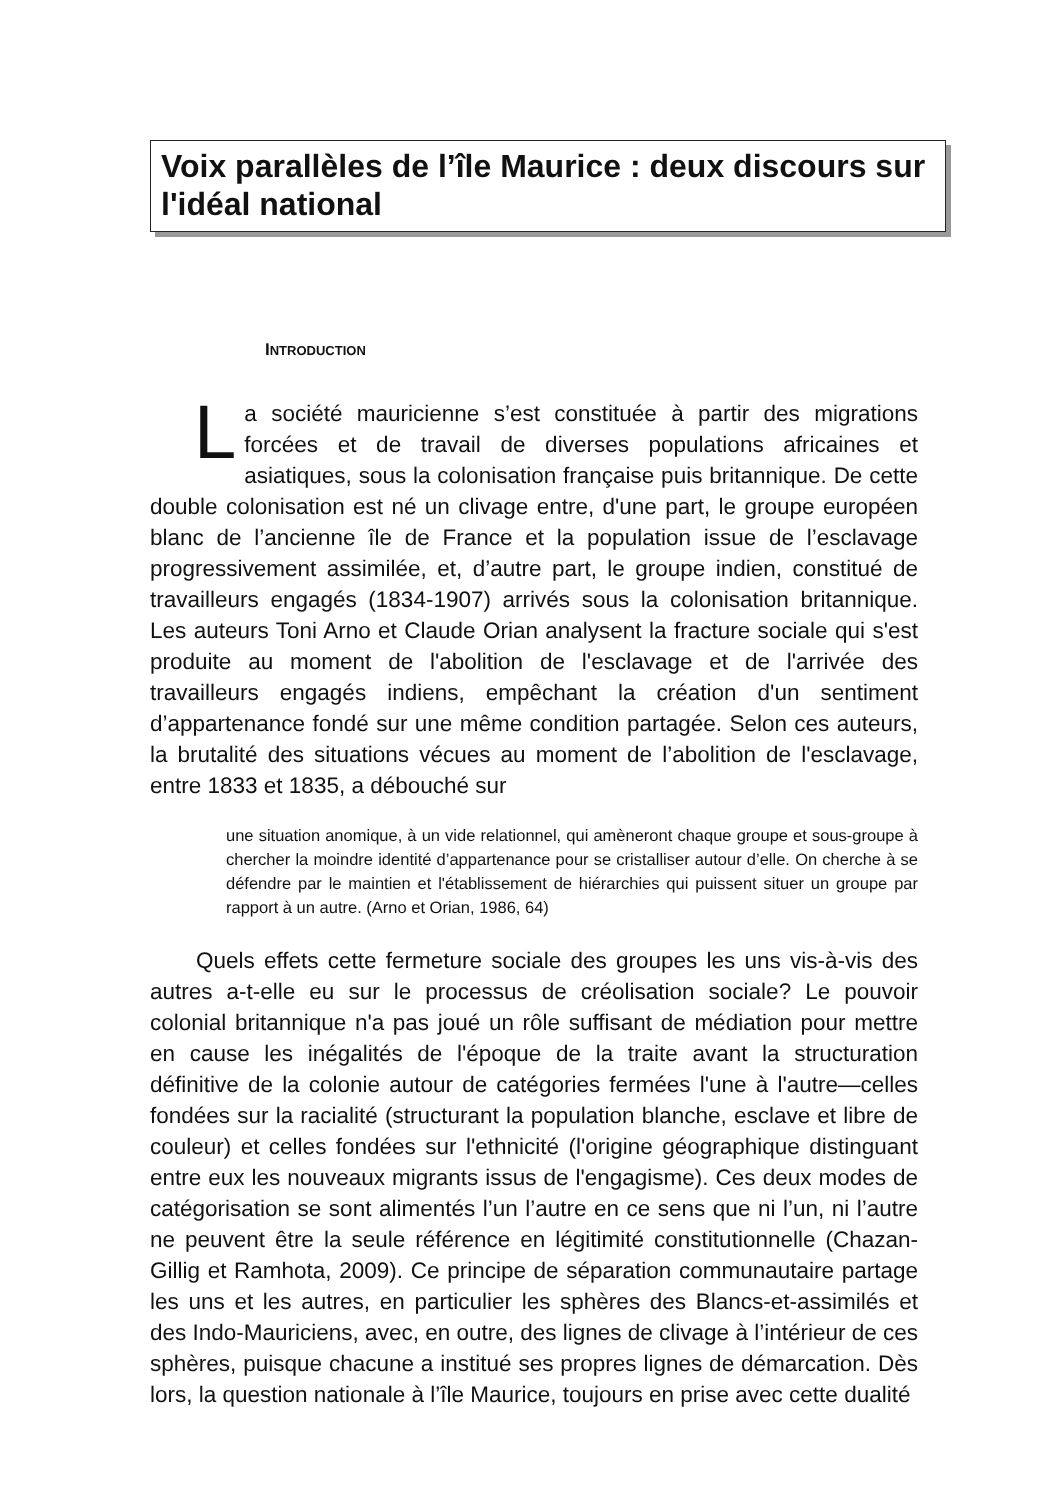Voix parallèles de l’île Maurice : deux discours sur l'idéal national
INTRODUCTION
La société mauricienne s’est constituée à partir des migrations forcées et de travail de diverses populations africaines et asiatiques, sous la colonisation française puis britannique. De cette double colonisation est né un clivage entre, d'une part, le groupe européen blanc de l’ancienne île de France et la population issue de l’esclavage progressivement assimilée, et, d’autre part, le groupe indien, constitué de travailleurs engagés (1834-1907) arrivés sous la colonisation britannique. Les auteurs Toni Arno et Claude Orian analysent la fracture sociale qui s'est produite au moment de l'abolition de l'esclavage et de l'arrivée des travailleurs engagés indiens, empêchant la création d'un sentiment d’appartenance fondé sur une même condition partagée. Selon ces auteurs, la brutalité des situations vécues au moment de l’abolition de l'esclavage, entre 1833 et 1835, a débouché sur
une situation anomique, à un vide relationnel, qui amèneront chaque groupe et sous-groupe à chercher la moindre identité d’appartenance pour se cristalliser autour d’elle. On cherche à se défendre par le maintien et l'établissement de hiérarchies qui puissent situer un groupe par rapport à un autre. (Arno et Orian, 1986, 64)
Quels effets cette fermeture sociale des groupes les uns vis-à-vis des autres a-t-elle eu sur le processus de créolisation sociale? Le pouvoir colonial britannique n'a pas joué un rôle suffisant de médiation pour mettre en cause les inégalités de l'époque de la traite avant la structuration définitive de la colonie autour de catégories fermées l'une à l'autre—celles fondées sur la racialité (structurant la population blanche, esclave et libre de couleur) et celles fondées sur l'ethnicité (l'origine géographique distinguant entre eux les nouveaux migrants issus de l'engagisme). Ces deux modes de catégorisation se sont alimentés l’un l’autre en ce sens que ni l’un, ni l’autre ne peuvent être la seule référence en légitimité constitutionnelle (Chazan-Gillig et Ramhota, 2009). Ce principe de séparation communautaire partage les uns et les autres, en particulier les sphères des Blancs-et-assimilés et des Indo-Mauriciens, avec, en outre, des lignes de clivage à l’intérieur de ces sphères, puisque chacune a institué ses propres lignes de démarcation. Dès lors, la question nationale à l’île Maurice, toujours en prise avec cette dualité